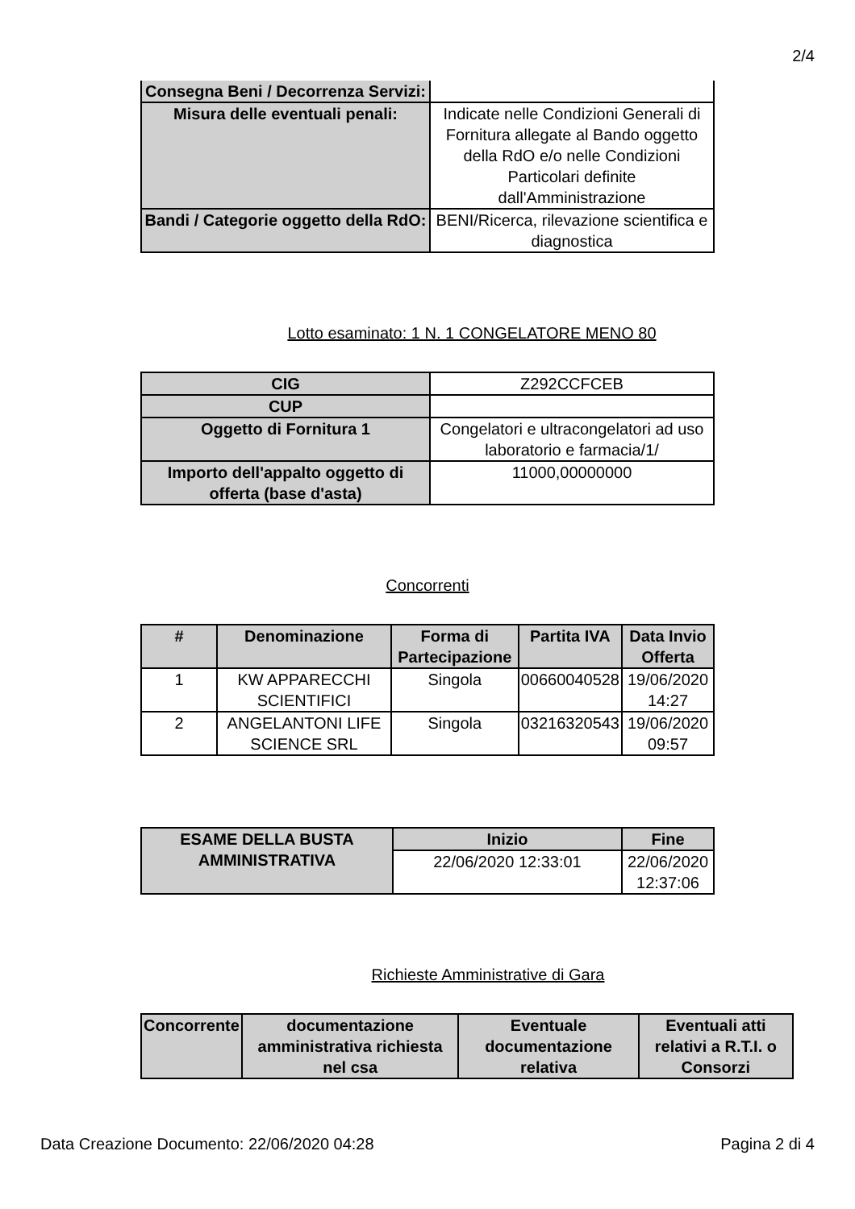2/4
| Consegna Beni / Decorrenza Servizi: | |
| Misura delle eventuali penali: | Indicate nelle Condizioni Generali di Fornitura allegate al Bando oggetto della RdO e/o nelle Condizioni Particolari definite dall'Amministrazione |
| Bandi / Categorie oggetto della RdO: | BENI/Ricerca, rilevazione scientifica e diagnostica |
Lotto esaminato: 1 N. 1 CONGELATORE MENO 80
| CIG | Z292CCFCEB |
| CUP | |
| Oggetto di Fornitura 1 | Congelatori e ultracongelatori ad uso laboratorio e farmacia/1/ |
| Importo dell'appalto oggetto di offerta (base d'asta) | 11000,00000000 |
Concorrenti
| # | Denominazione | Forma di Partecipazione | Partita IVA | Data Invio Offerta |
| --- | --- | --- | --- | --- |
| 1 | KW APPARECCHI SCIENTIFICI | Singola | 00660040528 | 19/06/2020 14:27 |
| 2 | ANGELANTONI LIFE SCIENCE SRL | Singola | 03216320543 | 19/06/2020 09:57 |
| ESAME DELLA BUSTA AMMINISTRATIVA | Inizio | Fine |
| --- | --- | --- |
| | 22/06/2020 12:33:01 | 22/06/2020 12:37:06 |
Richieste Amministrative di Gara
| Concorrente | documentazione amministrativa richiesta nel csa | Eventuale documentazione relativa | Eventuali atti relativi a R.T.I. o Consorzi |
| --- | --- | --- | --- |
Data Creazione Documento: 22/06/2020 04:28 Pagina 2 di 4